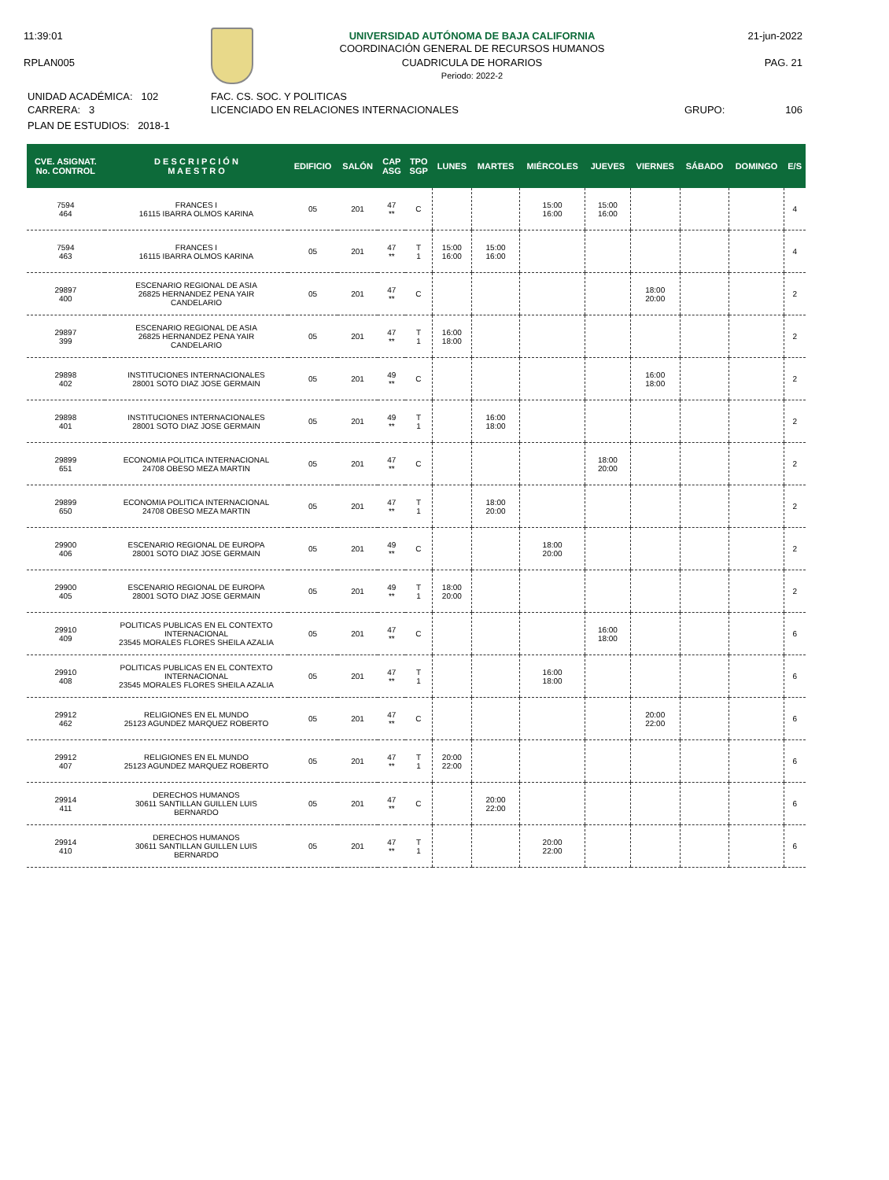11:39:01
RPLAN005
UNIVERSIDAD AUTÓNOMA DE BAJA CALIFORNIA
COORDINACIÓN GENERAL DE RECURSOS HUMANOS
CUADRICULA DE HORARIOS
Periodo: 2022-2
21-jun-2022
PAG. 21
UNIDAD ACADÉMICA: 102
CARRERA: 3
PLAN DE ESTUDIOS: 2018-1
FAC. CS. SOC. Y POLITICAS
LICENCIADO EN RELACIONES INTERNACIONALES
GRUPO: 106
| CVE. ASIGNAT. No. CONTROL | D E S C R I P C I Ó N M A E S T R O | EDIFICIO | SALÓN | CAP ASG | TPO SGP | LUNES | MARTES | MIÉRCOLES | JUEVES | VIERNES | SÁBADO | DOMINGO | E/S |
| --- | --- | --- | --- | --- | --- | --- | --- | --- | --- | --- | --- | --- | --- |
| 7594 464 | FRANCES I 16115 IBARRA OLMOS KARINA | 05 | 201 | 47 ** | C | | | 15:00 16:00 | 15:00 16:00 | | | | 4 |
| 7594 463 | FRANCES I 16115 IBARRA OLMOS KARINA | 05 | 201 | 47 ** | T 1 | 15:00 16:00 | 15:00 16:00 | | | | | | 4 |
| 29897 400 | ESCENARIO REGIONAL DE ASIA 26825 HERNANDEZ PENA YAIR CANDELARIO | 05 | 201 | 47 ** | C | | | | | 18:00 20:00 | | | 2 |
| 29897 399 | ESCENARIO REGIONAL DE ASIA 26825 HERNANDEZ PENA YAIR CANDELARIO | 05 | 201 | 47 ** | T 1 | 16:00 18:00 | | | | | | | 2 |
| 29898 402 | INSTITUCIONES INTERNACIONALES 28001 SOTO DIAZ JOSE GERMAIN | 05 | 201 | 49 ** | C | | | | | 16:00 18:00 | | | 2 |
| 29898 401 | INSTITUCIONES INTERNACIONALES 28001 SOTO DIAZ JOSE GERMAIN | 05 | 201 | 49 ** | T 1 | | 16:00 18:00 | | | | | | 2 |
| 29899 651 | ECONOMIA POLITICA INTERNACIONAL 24708 OBESO MEZA MARTIN | 05 | 201 | 47 ** | C | | | | 18:00 20:00 | | | | 2 |
| 29899 650 | ECONOMIA POLITICA INTERNACIONAL 24708 OBESO MEZA MARTIN | 05 | 201 | 47 ** | T 1 | | 18:00 20:00 | | | | | | 2 |
| 29900 406 | ESCENARIO REGIONAL DE EUROPA 28001 SOTO DIAZ JOSE GERMAIN | 05 | 201 | 49 ** | C | | | 18:00 20:00 | | | | | 2 |
| 29900 405 | ESCENARIO REGIONAL DE EUROPA 28001 SOTO DIAZ JOSE GERMAIN | 05 | 201 | 49 ** | T 1 | 18:00 20:00 | | | | | | | 2 |
| 29910 409 | POLITICAS PUBLICAS EN EL CONTEXTO INTERNACIONAL 23545 MORALES FLORES SHEILA AZALIA | 05 | 201 | 47 ** | C | | | | 16:00 18:00 | | | | 6 |
| 29910 408 | POLITICAS PUBLICAS EN EL CONTEXTO INTERNACIONAL 23545 MORALES FLORES SHEILA AZALIA | 05 | 201 | 47 ** | T 1 | | | 16:00 18:00 | | | | | 6 |
| 29912 462 | RELIGIONES EN EL MUNDO 25123 AGUNDEZ MARQUEZ ROBERTO | 05 | 201 | 47 ** | C | | | | | 20:00 22:00 | | | 6 |
| 29912 407 | RELIGIONES EN EL MUNDO 25123 AGUNDEZ MARQUEZ ROBERTO | 05 | 201 | 47 ** | T 1 | 20:00 22:00 | | | | | | | 6 |
| 29914 411 | DERECHOS HUMANOS 30611 SANTILLAN GUILLEN LUIS BERNARDO | 05 | 201 | 47 ** | C | | 20:00 22:00 | | | | | | 6 |
| 29914 410 | DERECHOS HUMANOS 30611 SANTILLAN GUILLEN LUIS BERNARDO | 05 | 201 | 47 ** | T 1 | | | 20:00 22:00 | | | | | 6 |